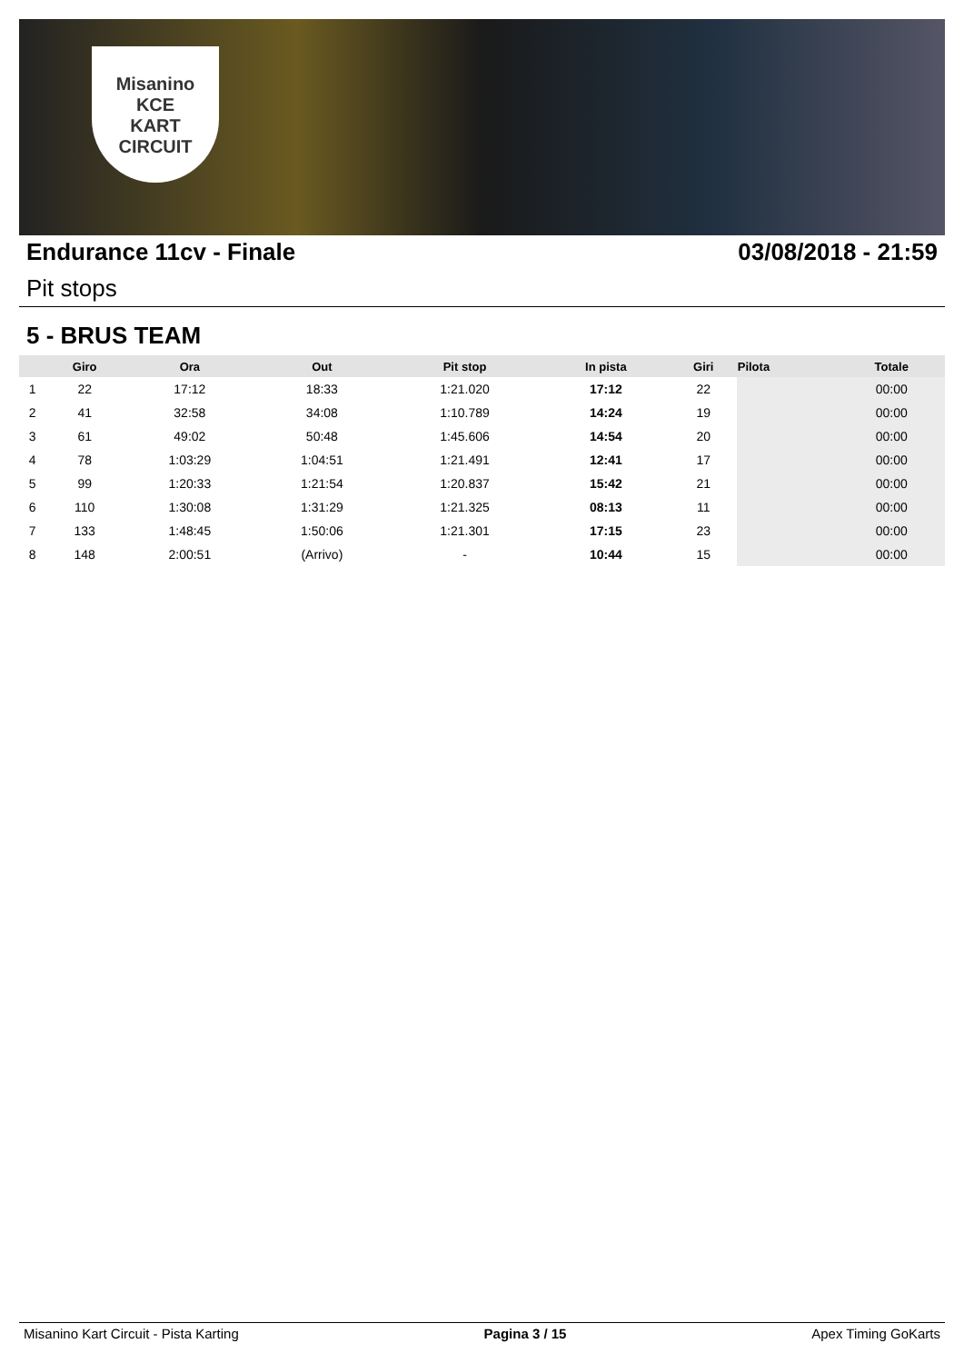Misanino
KCE
KART CIRCUIT
Endurance 11cv - Finale 03/08/2018 - 21:59
Pit stops
5 - BRUS TEAM
| | Giro | Ora | Out | Pit stop | In pista | Giri | Pilota | Totale |
| --- | --- | --- | --- | --- | --- | --- | --- | --- |
| 1 | 22 | 17:12 | 18:33 | 1:21.020 | 17:12 | 22 | | 00:00 |
| 2 | 41 | 32:58 | 34:08 | 1:10.789 | 14:24 | 19 | | 00:00 |
| 3 | 61 | 49:02 | 50:48 | 1:45.606 | 14:54 | 20 | | 00:00 |
| 4 | 78 | 1:03:29 | 1:04:51 | 1:21.491 | 12:41 | 17 | | 00:00 |
| 5 | 99 | 1:20:33 | 1:21:54 | 1:20.837 | 15:42 | 21 | | 00:00 |
| 6 | 110 | 1:30:08 | 1:31:29 | 1:21.325 | 08:13 | 11 | | 00:00 |
| 7 | 133 | 1:48:45 | 1:50:06 | 1:21.301 | 17:15 | 23 | | 00:00 |
| 8 | 148 | 2:00:51 | (Arrivo) | - | 10:44 | 15 | | 00:00 |
Misanino Kart Circuit - Pista Karting Pagina 3 / 15 Apex Timing GoKarts